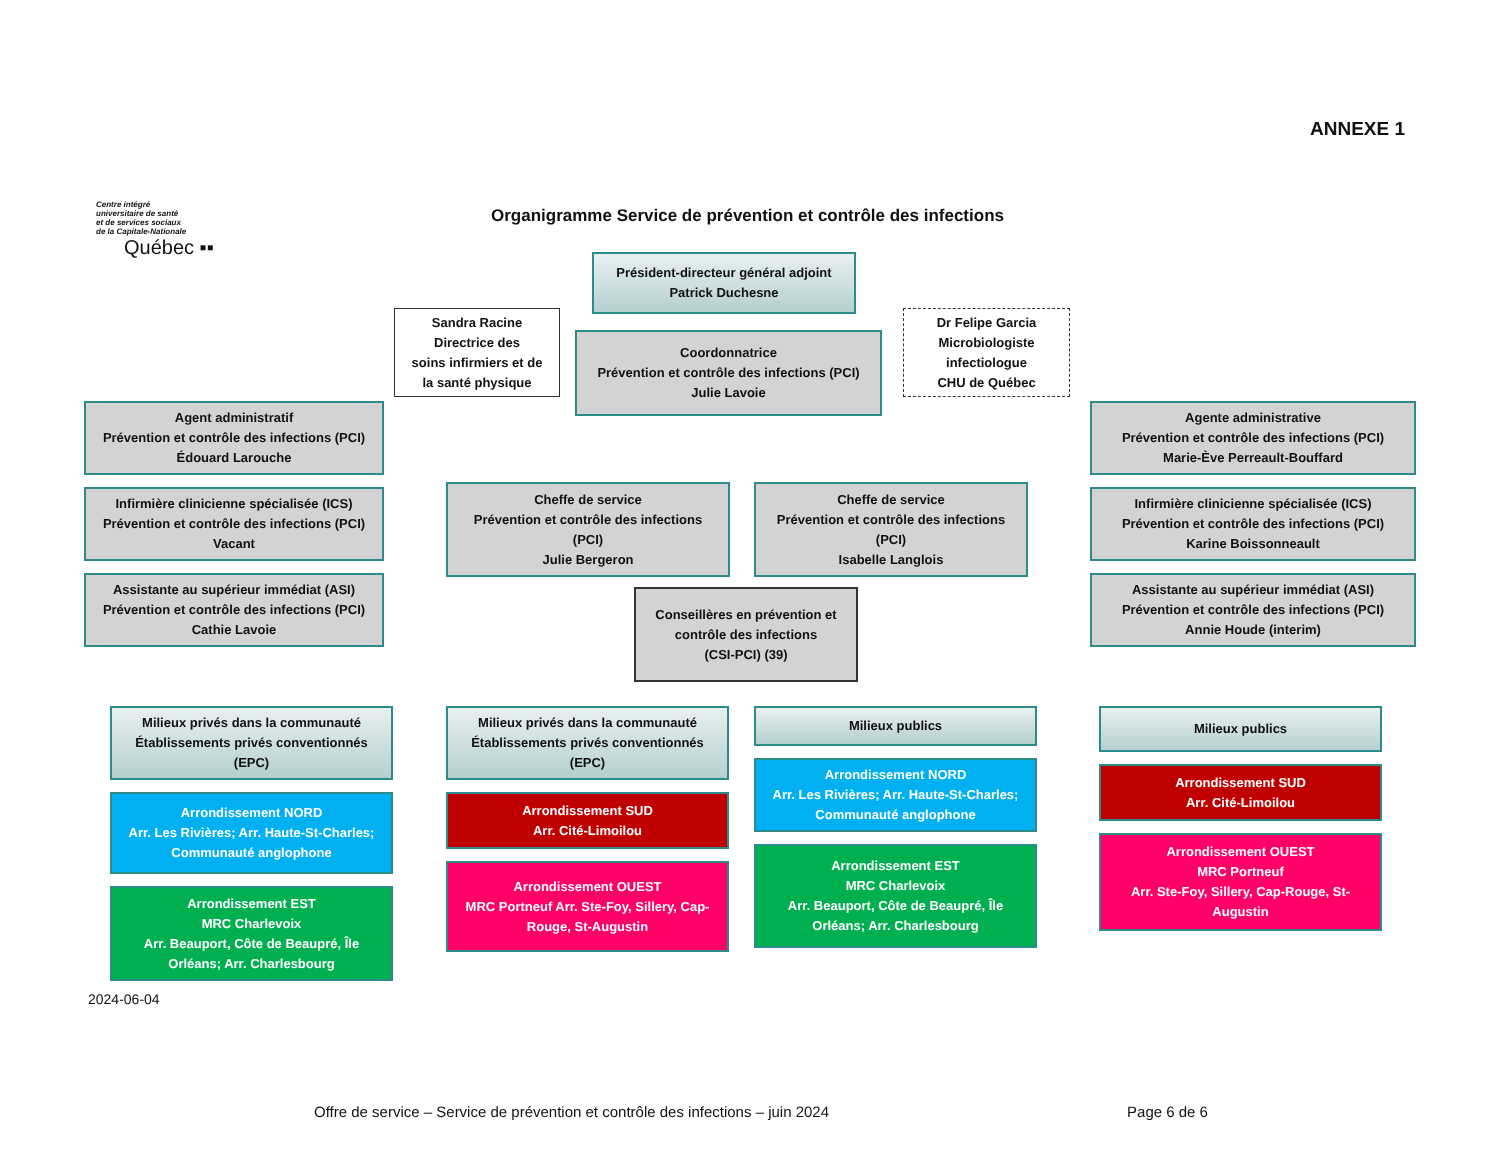ANNEXE 1
Centre intégré
universitaire de santé
et de services sociaux
de la Capitale-Nationale
Québec ▪▪
Organigramme Service de prévention et contrôle des infections
Président-directeur général adjoint
Patrick Duchesne
Sandra Racine
Directrice des
soins infirmiers et de
la santé physique
Coordonnatrice
Prévention et contrôle des infections (PCI)
Julie Lavoie
Dr Felipe Garcia
Microbiologiste
infectiologue
CHU de Québec
Agent administratif
Prévention et contrôle des infections (PCI)
Édouard Larouche
Infirmière clinicienne spécialisée (ICS)
Prévention et contrôle des infections (PCI)
Vacant
Assistante au supérieur immédiat (ASI)
Prévention et contrôle des infections (PCI)
Cathie Lavoie
Cheffe de service
Prévention et contrôle des infections
(PCI)
Julie Bergeron
Cheffe de service
Prévention et contrôle des infections
(PCI)
Isabelle Langlois
Agente administrative
Prévention et contrôle des infections (PCI)
Marie-Ève Perreault-Bouffard
Infirmière clinicienne spécialisée (ICS)
Prévention et contrôle des infections (PCI)
Karine Boissonneault
Assistante au supérieur immédiat (ASI)
Prévention et contrôle des infections (PCI)
Annie Houde (interim)
Conseillères en prévention et
contrôle des infections
(CSI-PCI) (39)
Milieux privés dans la communauté
Établissements privés conventionnés
(EPC)
Arrondissement NORD
Arr. Les Rivières; Arr. Haute-St-Charles;
Communauté anglophone
Arrondissement EST
MRC Charlevoix
Arr. Beauport, Côte de Beaupré, Île
Orléans; Arr. Charlesbourg
Milieux privés dans la communauté
Établissements privés conventionnés
(EPC)
Arrondissement SUD
Arr. Cité-Limoilou
Arrondissement OUEST
MRC Portneuf Arr. Ste-Foy, Sillery, Cap-
Rouge, St-Augustin
Milieux publics
Arrondissement NORD
Arr. Les Rivières; Arr. Haute-St-Charles;
Communauté anglophone
Arrondissement EST
MRC Charlevoix
Arr. Beauport, Côte de Beaupré, Île
Orléans; Arr. Charlesbourg
Milieux publics
Arrondissement SUD
Arr. Cité-Limoilou
Arrondissement OUEST
MRC Portneuf
Arr. Ste-Foy, Sillery, Cap-Rouge, St-
Augustin
2024-06-04
Offre de service – Service de prévention et contrôle des infections – juin 2024 Page 6 de 6